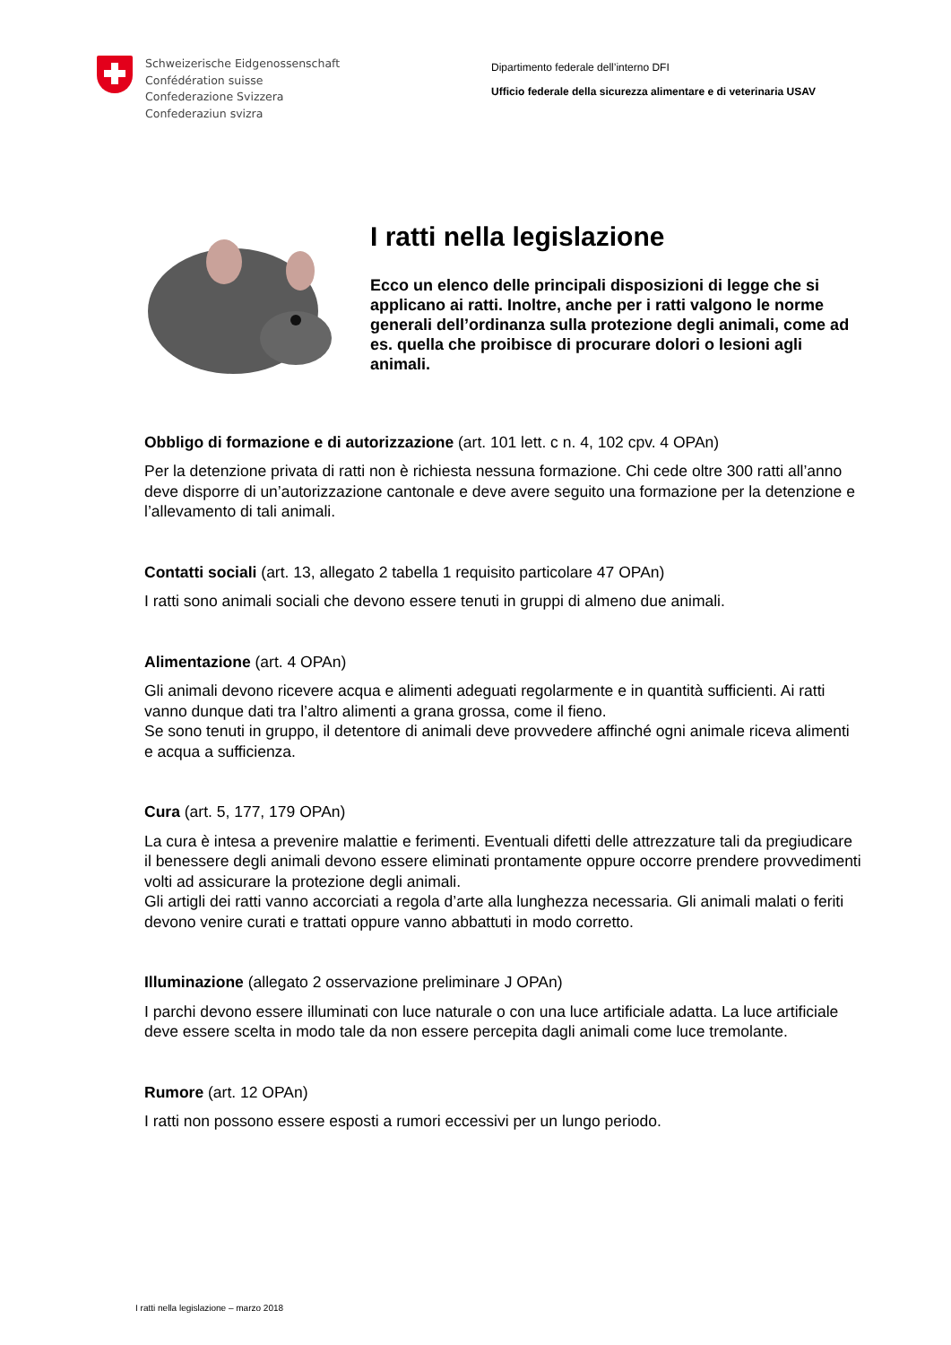Schweizerische Eidgenossenschaft
Confédération suisse
Confederazione Svizzera
Confederaziun svizra
Dipartimento federale dell’interno DFI
Ufficio federale della sicurezza alimentare e di veterinaria USAV
I ratti nella legislazione
Ecco un elenco delle principali disposizioni di legge che si applicano ai ratti. Inoltre, anche per i ratti valgono le norme generali dell’ordinanza sulla protezione degli animali, come ad es. quella che proibisce di procurare dolori o lesioni agli animali.
Obbligo di formazione e di autorizzazione (art. 101 lett. c n. 4, 102 cpv. 4 OPAn)
Per la detenzione privata di ratti non è richiesta nessuna formazione. Chi cede oltre 300 ratti all’anno deve disporre di un’autorizzazione cantonale e deve avere seguito una formazione per la detenzione e l’allevamento di tali animali.
Contatti sociali (art. 13, allegato 2 tabella 1 requisito particolare 47 OPAn)
I ratti sono animali sociali che devono essere tenuti in gruppi di almeno due animali.
Alimentazione (art. 4 OPAn)
Gli animali devono ricevere acqua e alimenti adeguati regolarmente e in quantità sufficienti. Ai ratti vanno dunque dati tra l’altro alimenti a grana grossa, come il fieno.
Se sono tenuti in gruppo, il detentore di animali deve provvedere affinché ogni animale riceva alimenti e acqua a sufficienza.
Cura (art. 5, 177, 179 OPAn)
La cura è intesa a prevenire malattie e ferimenti. Eventuali difetti delle attrezzature tali da pregiudicare il benessere degli animali devono essere eliminati prontamente oppure occorre prendere provvedimenti volti ad assicurare la protezione degli animali.
Gli artigli dei ratti vanno accorciati a regola d’arte alla lunghezza necessaria. Gli animali malati o feriti devono venire curati e trattati oppure vanno abbattuti in modo corretto.
Illuminazione (allegato 2 osservazione preliminare J OPAn)
I parchi devono essere illuminati con luce naturale o con una luce artificiale adatta. La luce artificiale deve essere scelta in modo tale da non essere percepita dagli animali come luce tremolante.
Rumore (art. 12 OPAn)
I ratti non possono essere esposti a rumori eccessivi per un lungo periodo.
I ratti nella legislazione – marzo 2018